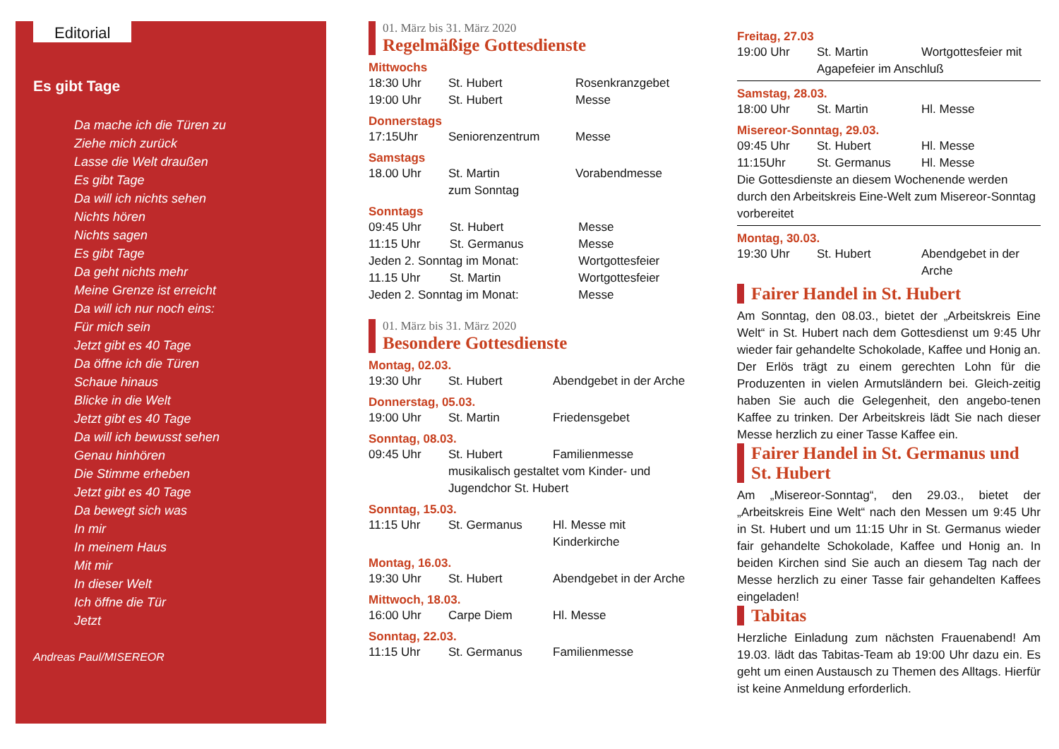Editorial
Es gibt Tage
Da mache ich die Türen zu
Ziehe mich zurück
Lasse die Welt draußen
Es gibt Tage
Da will ich nichts sehen
Nichts hören
Nichts sagen
Es gibt Tage
Da geht nichts mehr
Meine Grenze ist erreicht
Da will ich nur noch eins:
Für mich sein
Jetzt gibt es 40 Tage
Da öffne ich die Türen
Schaue hinaus
Blicke in die Welt
Jetzt gibt es 40 Tage
Da will ich bewusst sehen
Genau hinhören
Die Stimme erheben
Jetzt gibt es 40 Tage
Da bewegt sich was
In mir
In meinem Haus
Mit mir
In dieser Welt
Ich öffne die Tür
Jetzt
Andreas Paul/MISEREOR
01. März bis 31. März 2020
Regelmäßige Gottesdienste
Mittwochs
| 18:30 Uhr | St. Hubert | Rosenkranzgebet |
| 19:00 Uhr | St. Hubert | Messe |
Donnerstags
| 17:15Uhr | Seniorenzentrum | Messe |
Samstags
| 18.00 Uhr | St. Martin zum Sonntag | Vorabendmesse |
Sonntags
| 09:45 Uhr | St. Hubert | Messe |
| 11:15 Uhr | St. Germanus | Messe |
| Jeden 2. Sonntag im Monat: | | Wortgottesfeier |
| 11.15 Uhr | St. Martin | Wortgottesfeier |
| Jeden 2. Sonntag im Monat: | | Messe |
01. März bis 31. März 2020
Besondere Gottesdienste
Montag, 02.03.
| 19:30 Uhr | St. Hubert | Abendgebet in der Arche |
Donnerstag, 05.03.
| 19:00 Uhr | St. Martin | Friedensgebet |
Sonntag, 08.03.
| 09:45 Uhr | St. Hubert | Familienmesse |
| | musikalisch gestaltet vom Kinder- und Jugendchor St. Hubert | |
Sonntag, 15.03.
| 11:15 Uhr | St. Germanus | Hl. Messe mit Kinderkirche |
Montag, 16.03.
| 19:30 Uhr | St. Hubert | Abendgebet in der Arche |
Mittwoch, 18.03.
| 16:00 Uhr | Carpe Diem | Hl. Messe |
Sonntag, 22.03.
| 11:15 Uhr | St. Germanus | Familienmesse |
Freitag, 27.03
| 19:00 Uhr | St. Martin | Wortgottesfeier mit |
| | Agapefeier im Anschluß | |
Samstag, 28.03.
| 18:00 Uhr | St. Martin | Hl. Messe |
Misereor-Sonntag, 29.03.
| 09:45 Uhr | St. Hubert | Hl. Messe |
| 11:15Uhr | St. Germanus | Hl. Messe |
Die Gottesdienste an diesem Wochenende werden durch den Arbeitskreis Eine-Welt zum Misereor-Sonntag vorbereitet
Montag, 30.03.
| 19:30 Uhr | St. Hubert | Abendgebet in der Arche |
Fairer Handel in St. Hubert
Am Sonntag, den 08.03., bietet der „Arbeitskreis Eine Welt“ in St. Hubert nach dem Gottesdienst um 9:45 Uhr wieder fair gehandelte Schokolade, Kaffee und Honig an. Der Erlös trägt zu einem gerechten Lohn für die Produzenten in vielen Armutsländern bei. Gleich-zeitig haben Sie auch die Gelegenheit, den angebo-tenen Kaffee zu trinken. Der Arbeitskreis lädt Sie nach dieser Messe herzlich zu einer Tasse Kaffee ein.
Fairer Handel in St. Germanus und St. Hubert
Am „Misereor-Sonntag“, den 29.03., bietet der „Arbeitskreis Eine Welt“ nach den Messen um 9:45 Uhr in St. Hubert und um 11:15 Uhr in St. Germanus wieder fair gehandelte Schokolade, Kaffee und Honig an. In beiden Kirchen sind Sie auch an diesem Tag nach der Messe herzlich zu einer Tasse fair gehandelten Kaffees eingeladen!
Tabitas
Herzliche Einladung zum nächsten Frauenabend! Am 19.03. lädt das Tabitas-Team ab 19:00 Uhr dazu ein. Es geht um einen Austausch zu Themen des Alltags. Hierfür ist keine Anmeldung erforderlich.